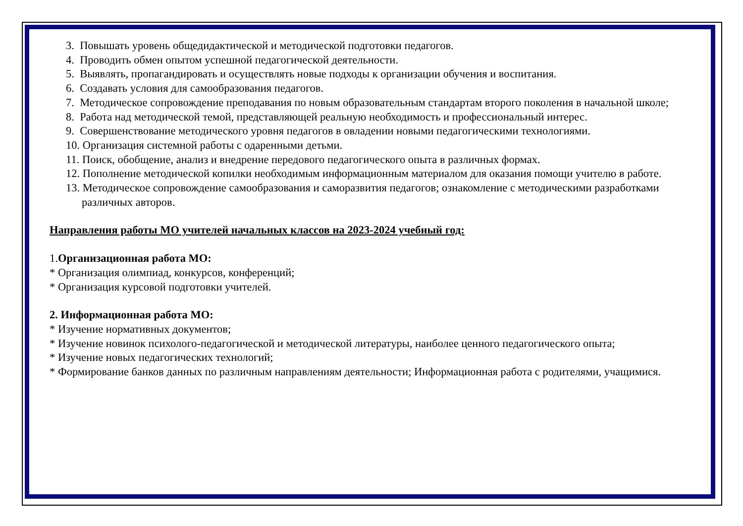3. Повышать уровень общедидактической и методической подготовки педагогов.
4. Проводить обмен опытом успешной педагогической деятельности.
5. Выявлять, пропагандировать и осуществлять новые подходы к организации обучения и воспитания.
6. Создавать условия для самообразования педагогов.
7. Методическое сопровождение преподавания по новым образовательным стандартам второго поколения в начальной школе;
8. Работа над методической темой, представляющей реальную необходимость и профессиональный интерес.
9. Совершенствование методического уровня педагогов в овладении новыми педагогическими технологиями.
10. Организация системной работы с одаренными детьми.
11. Поиск, обобщение, анализ и внедрение передового педагогического опыта в различных формах.
12. Пополнение методической копилки необходимым информационным материалом для оказания помощи учителю в работе.
13. Методическое сопровождение самообразования и саморазвития педагогов; ознакомление с методическими разработками различных авторов.
Направления работы МО учителей начальных классов на 2023-2024 учебный год:
1.Организационная работа МО:
* Организация олимпиад, конкурсов, конференций;
* Организация курсовой подготовки учителей.
2. Информационная работа МО:
* Изучение нормативных документов;
* Изучение новинок психолого-педагогической и методической литературы, наиболее ценного педагогического опыта;
* Изучение новых педагогических технологий;
* Формирование банков данных по различным направлениям деятельности; Информационная работа с родителями, учащимися.